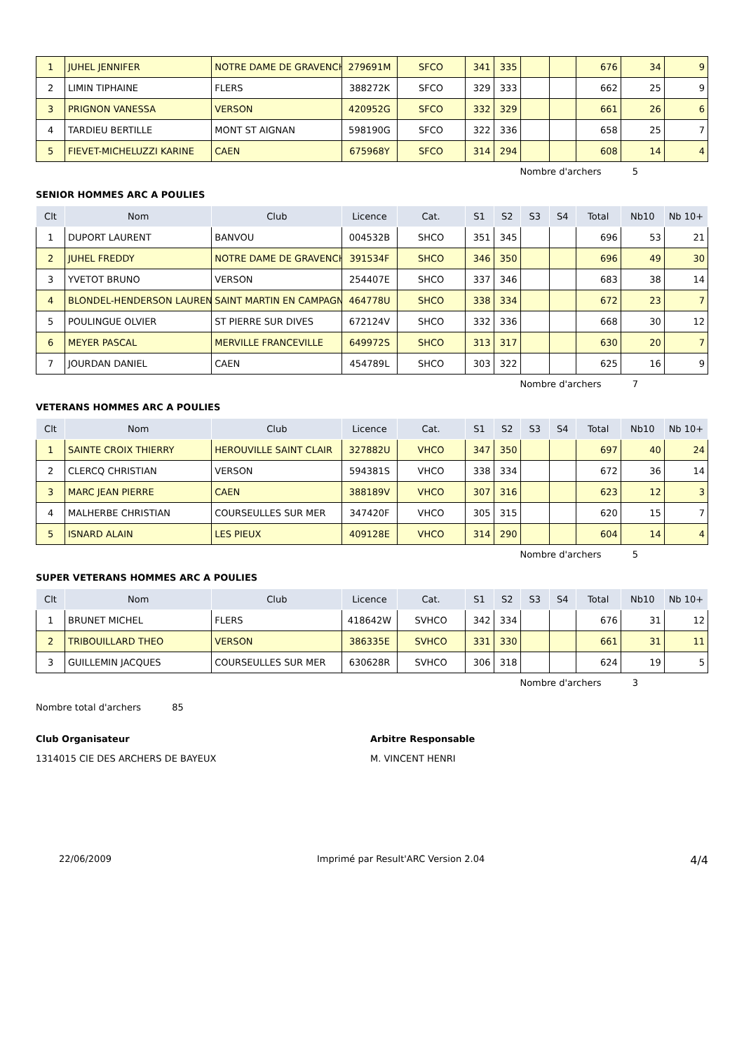| 1 | JUHEL JENNIFER | NOTRE DAME DE GRAVENCH | 279691M | SFCO | 341 | 335 | | | 676 | 34 | 9 |
| 2 | LIMIN TIPHAINE | FLERS | 388272K | SFCO | 329 | 333 | | | 662 | 25 | 9 |
| 3 | PRIGNON VANESSA | VERSON | 420952G | SFCO | 332 | 329 | | | 661 | 26 | 6 |
| 4 | TARDIEU BERTILLE | MONT ST AIGNAN | 598190G | SFCO | 322 | 336 | | | 658 | 25 | 7 |
| 5 | FIEVET-MICHELUZZI KARINE | CAEN | 675968Y | SFCO | 314 | 294 | | | 608 | 14 | 4 |
Nombre d'archers 5
SENIOR HOMMES ARC A POULIES
| Clt | Nom | Club | Licence | Cat. | S1 | S2 | S3 | S4 | Total | Nb10 | Nb 10+ |
| --- | --- | --- | --- | --- | --- | --- | --- | --- | --- | --- | --- |
| 1 | DUPORT LAURENT | BANVOU | 004532B | SHCO | 351 | 345 | | | 696 | 53 | 21 |
| 2 | JUHEL FREDDY | NOTRE DAME DE GRAVENCH | 391534F | SHCO | 346 | 350 | | | 696 | 49 | 30 |
| 3 | YVETOT BRUNO | VERSON | 254407E | SHCO | 337 | 346 | | | 683 | 38 | 14 |
| 4 | BLONDEL-HENDERSON LAUREN | SAINT MARTIN EN CAMPAGN | 464778U | SHCO | 338 | 334 | | | 672 | 23 | 7 |
| 5 | POULINGUE OLVIER | ST PIERRE SUR DIVES | 672124V | SHCO | 332 | 336 | | | 668 | 30 | 12 |
| 6 | MEYER PASCAL | MERVILLE FRANCEVILLE | 649972S | SHCO | 313 | 317 | | | 630 | 20 | 7 |
| 7 | JOURDAN DANIEL | CAEN | 454789L | SHCO | 303 | 322 | | | 625 | 16 | 9 |
Nombre d'archers 7
VETERANS HOMMES ARC A POULIES
| Clt | Nom | Club | Licence | Cat. | S1 | S2 | S3 | S4 | Total | Nb10 | Nb 10+ |
| --- | --- | --- | --- | --- | --- | --- | --- | --- | --- | --- | --- |
| 1 | SAINTE CROIX THIERRY | HEROUVILLE SAINT CLAIR | 327882U | VHCO | 347 | 350 | | | 697 | 40 | 24 |
| 2 | CLERCQ CHRISTIAN | VERSON | 594381S | VHCO | 338 | 334 | | | 672 | 36 | 14 |
| 3 | MARC JEAN PIERRE | CAEN | 388189V | VHCO | 307 | 316 | | | 623 | 12 | 3 |
| 4 | MALHERBE CHRISTIAN | COURSEULLES SUR MER | 347420F | VHCO | 305 | 315 | | | 620 | 15 | 7 |
| 5 | ISNARD ALAIN | LES PIEUX | 409128E | VHCO | 314 | 290 | | | 604 | 14 | 4 |
Nombre d'archers 5
SUPER VETERANS HOMMES ARC A POULIES
| Clt | Nom | Club | Licence | Cat. | S1 | S2 | S3 | S4 | Total | Nb10 | Nb 10+ |
| --- | --- | --- | --- | --- | --- | --- | --- | --- | --- | --- | --- |
| 1 | BRUNET MICHEL | FLERS | 418642W | SVHCO | 342 | 334 | | | 676 | 31 | 12 |
| 2 | TRIBOUILLARD THEO | VERSON | 386335E | SVHCO | 331 | 330 | | | 661 | 31 | 11 |
| 3 | GUILLEMIN JACQUES | COURSEULLES SUR MER | 630628R | SVHCO | 306 | 318 | | | 624 | 19 | 5 |
Nombre d'archers 3
Nombre total d'archers 85
Club Organisateur
1314015 CIE DES ARCHERS DE BAYEUX
Arbitre Responsable
M. VINCENT HENRI
22/06/2009 Imprimé par Result'ARC Version 2.04 4/4